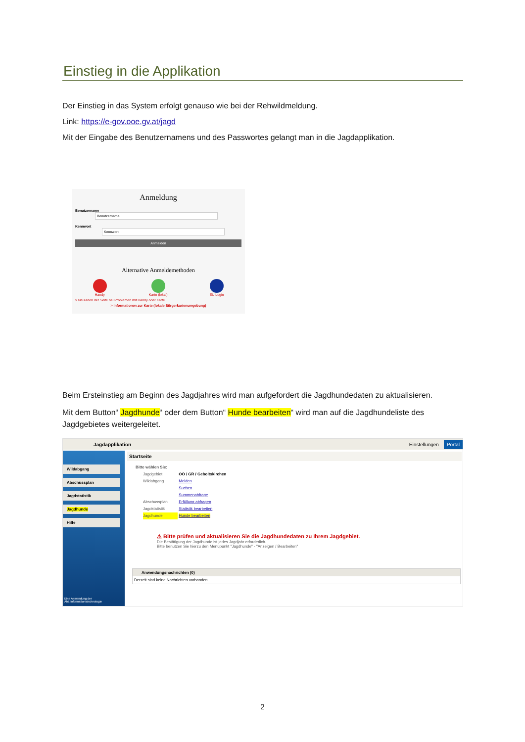Einstieg in die Applikation
Der Einstieg in das System erfolgt genauso wie bei der Rehwildmeldung.
Link: https://e-gov.ooe.gv.at/jagd
Mit der Eingabe des Benutzernamens und des Passwortes gelangt man in die Jagdapplikation.
Anmeldung
Benutzername Benutzername
Kennwort Kennwort
Anmelden
Alternative Anmeldemethoden
Handy Karte (lokal) EU Login
> Neuladen der Seite bei Problemen mit Handy oder Karte
> Informationen zur Karte (lokale Bürgerkartenumgebung)
Beim Ersteinstieg am Beginn des Jagdjahres wird man aufgefordert die Jagdhundedaten zu aktualisieren.
Mit dem Button“ Jagdhunde“ oder dem Button“ Hunde bearbeiten“ wird man auf die Jagdhundeliste des Jagdgebietes weitergeleitet.
Jagdapplikation Einstellungen Portal
Wildabgang
Abschussplan
Jagdstatistik
Jagdhunde
Hilfe
Eine Anwendung der
Abt. Informationstechnologie
Startseite
Bitte wählen Sie:
Jagdgebiet OÖ / GR / Geboltskirchen
Wildabgang Melden
Suchen
Summenabfrage
Abschussplan Erfüllung abfragen
Jagdstatistik Statistik bearbeiten
Jagdhunde Hunde bearbeiten
⚠ Bitte prüfen und aktualisieren Sie die Jagdhundedaten zu Ihrem Jagdgebiet.
Die Bestätigung der Jagdhunde ist jedes Jagdjahr erforderlich.
Bitte benutzen Sie hierzu den Menüpunkt "Jagdhunde" - "Anzeigen / Bearbeiten"
Anwendungsnachrichten (0)
Derzeit sind keine Nachrichten vorhanden.
2